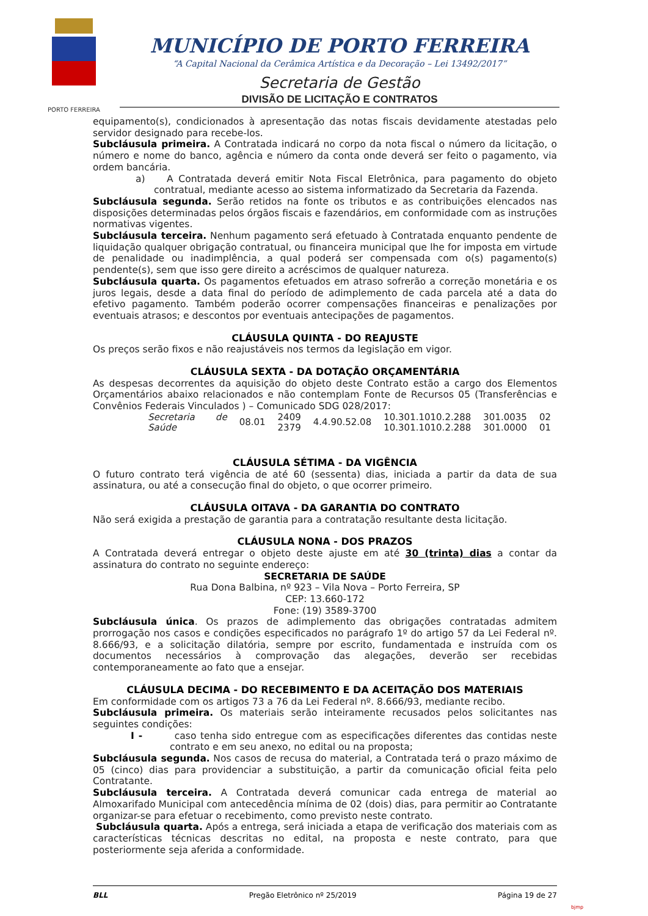PORTO FERREIRA
MUNICÍPIO DE PORTO FERREIRA
“A Capital Nacional da Cerâmica Artística e da Decoração – Lei 13492/2017”
Secretaria de Gestão
DIVISÃO DE LICITAÇÃO E CONTRATOS
equipamento(s), condicionados à apresentação das notas fiscais devidamente atestadas pelo servidor designado para recebe-los.
Subcláusula primeira. A Contratada indicará no corpo da nota fiscal o número da licitação, o número e nome do banco, agência e número da conta onde deverá ser feito o pagamento, via ordem bancária.
a) A Contratada deverá emitir Nota Fiscal Eletrônica, para pagamento do objeto contratual, mediante acesso ao sistema informatizado da Secretaria da Fazenda.
Subcláusula segunda. Serão retidos na fonte os tributos e as contribuições elencados nas disposições determinadas pelos órgãos fiscais e fazendários, em conformidade com as instruções normativas vigentes.
Subcláusula terceira. Nenhum pagamento será efetuado à Contratada enquanto pendente de liquidação qualquer obrigação contratual, ou financeira municipal que lhe for imposta em virtude de penalidade ou inadimplência, a qual poderá ser compensada com o(s) pagamento(s) pendente(s), sem que isso gere direito a acréscimos de qualquer natureza.
Subcláusula quarta. Os pagamentos efetuados em atraso sofrerão a correção monetária e os juros legais, desde a data final do período de adimplemento de cada parcela até a data do efetivo pagamento. Também poderão ocorrer compensações financeiras e penalizações por eventuais atrasos; e descontos por eventuais antecipações de pagamentos.
CLÁUSULA QUINTA - DO REAJUSTE
Os preços serão fixos e não reajustáveis nos termos da legislação em vigor.
CLÁUSULA SEXTA - DA DOTAÇÃO ORÇAMENTÁRIA
As despesas decorrentes da aquisição do objeto deste Contrato estão a cargo dos Elementos Orçamentários abaixo relacionados e não contemplam Fonte de Recursos 05 (Transferências e Convênios Federais Vinculados ) – Comunicado SDG 028/2017:
| Secretaria de Saúde | 08.01 | 2409 | 4.4.90.52.08 | 10.301.1010.2.288 | 301.0035 | 02 |
| | | 2379 | | 10.301.1010.2.288 | 301.0000 | 01 |
CLÁUSULA SÉTIMA - DA VIGÊNCIA
O futuro contrato terá vigência de até 60 (sessenta) dias, iniciada a partir da data de sua assinatura, ou até a consecução final do objeto, o que ocorrer primeiro.
CLÁUSULA OITAVA - DA GARANTIA DO CONTRATO
Não será exigida a prestação de garantia para a contratação resultante desta licitação.
CLÁUSULA NONA - DOS PRAZOS
A Contratada deverá entregar o objeto deste ajuste em até 30 (trinta) dias a contar da assinatura do contrato no seguinte endereço:
SECRETARIA DE SAÚDE
Rua Dona Balbina, nº 923 – Vila Nova – Porto Ferreira, SP
CEP: 13.660-172
Fone: (19) 3589-3700
Subcláusula única. Os prazos de adimplemento das obrigações contratadas admitem prorrogação nos casos e condições especificados no parágrafo 1º do artigo 57 da Lei Federal nº. 8.666/93, e a solicitação dilatória, sempre por escrito, fundamentada e instruída com os documentos necessários à comprovação das alegações, deverão ser recebidas contemporaneamente ao fato que a ensejar.
CLÁUSULA DECIMA - DO RECEBIMENTO E DA ACEITAÇÃO DOS MATERIAIS
Em conformidade com os artigos 73 a 76 da Lei Federal nº. 8.666/93, mediante recibo.
Subcláusula primeira. Os materiais serão inteiramente recusados pelos solicitantes nas seguintes condições:
I - caso tenha sido entregue com as especificações diferentes das contidas neste contrato e em seu anexo, no edital ou na proposta;
Subcláusula segunda. Nos casos de recusa do material, a Contratada terá o prazo máximo de 05 (cinco) dias para providenciar a substituição, a partir da comunicação oficial feita pelo Contratante.
Subcláusula terceira. A Contratada deverá comunicar cada entrega de material ao Almoxarifado Municipal com antecedência mínima de 02 (dois) dias, para permitir ao Contratante organizar-se para efetuar o recebimento, como previsto neste contrato.
Subcláusula quarta. Após a entrega, será iniciada a etapa de verificação dos materiais com as características técnicas descritas no edital, na proposta e neste contrato, para que posteriormente seja aferida a conformidade.
BLL Pregão Eletrônico nº 25/2019 Página 19 de 27
bjmp